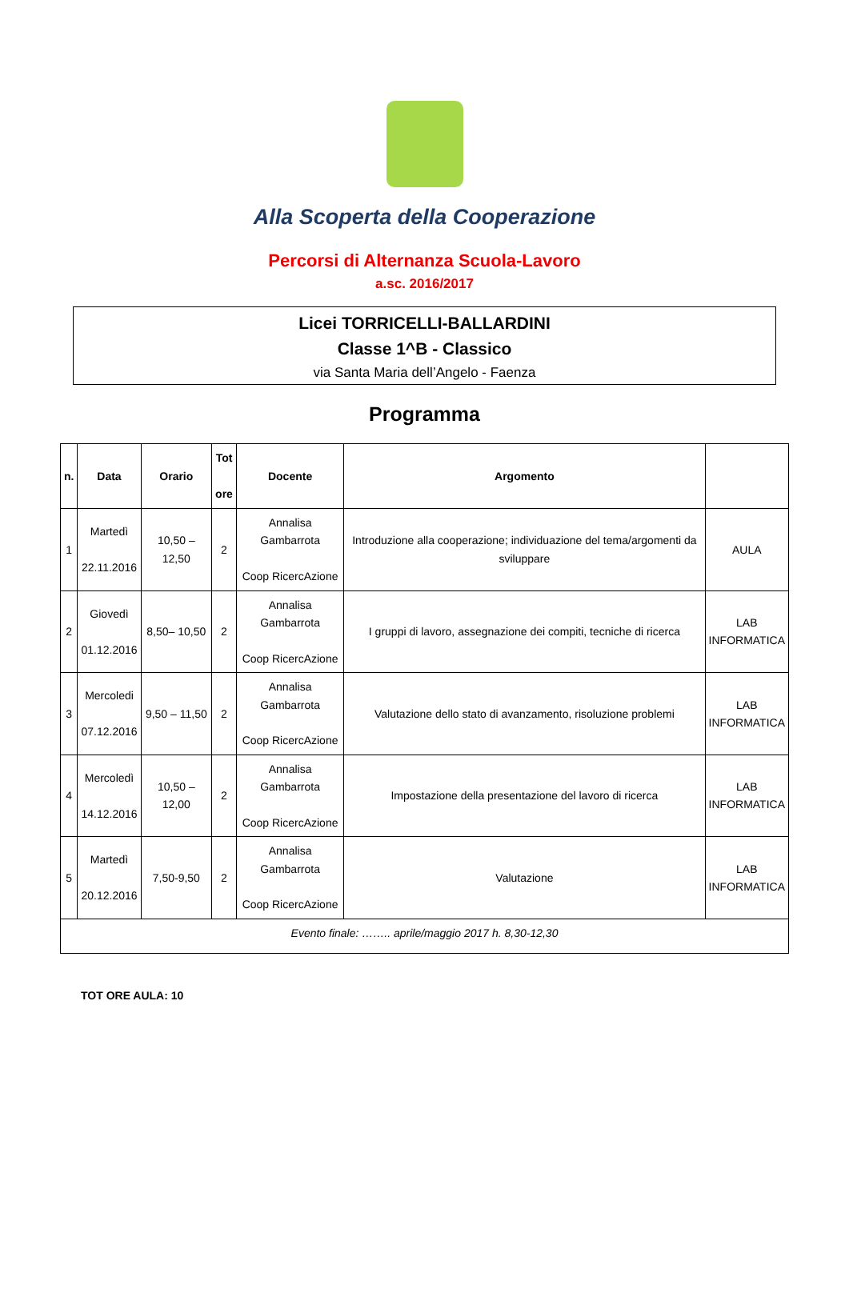Alla Scoperta della Cooperazione
Percorsi di Alternanza Scuola-Lavoro
a.sc. 2016/2017
Licei TORRICELLI-BALLARDINI
Classe 1^B - Classico
via Santa Maria dell’Angelo - Faenza
Programma
| n. | Data | Orario | Tot ore | Docente | Argomento | |
| --- | --- | --- | --- | --- | --- | --- |
| 1 | Martedì 22.11.2016 | 10,50 – 12,50 | 2 | Annalisa Gambarrota Coop RicercAzione | Introduzione alla cooperazione; individuazione del tema/argomenti da sviluppare | AULA |
| 2 | Giovedì 01.12.2016 | 8,50– 10,50 | 2 | Annalisa Gambarrota Coop RicercAzione | I gruppi di lavoro, assegnazione dei compiti, tecniche di ricerca | LAB INFORMATICA |
| 3 | Mercoledi 07.12.2016 | 9,50 – 11,50 | 2 | Annalisa Gambarrota Coop RicercAzione | Valutazione dello stato di avanzamento, risoluzione problemi | LAB INFORMATICA |
| 4 | Mercoledì 14.12.2016 | 10,50 – 12,00 | 2 | Annalisa Gambarrota Coop RicercAzione | Impostazione della presentazione del lavoro di ricerca | LAB INFORMATICA |
| 5 | Martedì 20.12.2016 | 7,50-9,50 | 2 | Annalisa Gambarrota Coop RicercAzione | Valutazione | LAB INFORMATICA |
| Evento finale: …….. aprile/maggio 2017 h. 8,30-12,30 | | | | | | |
TOT ORE AULA: 10